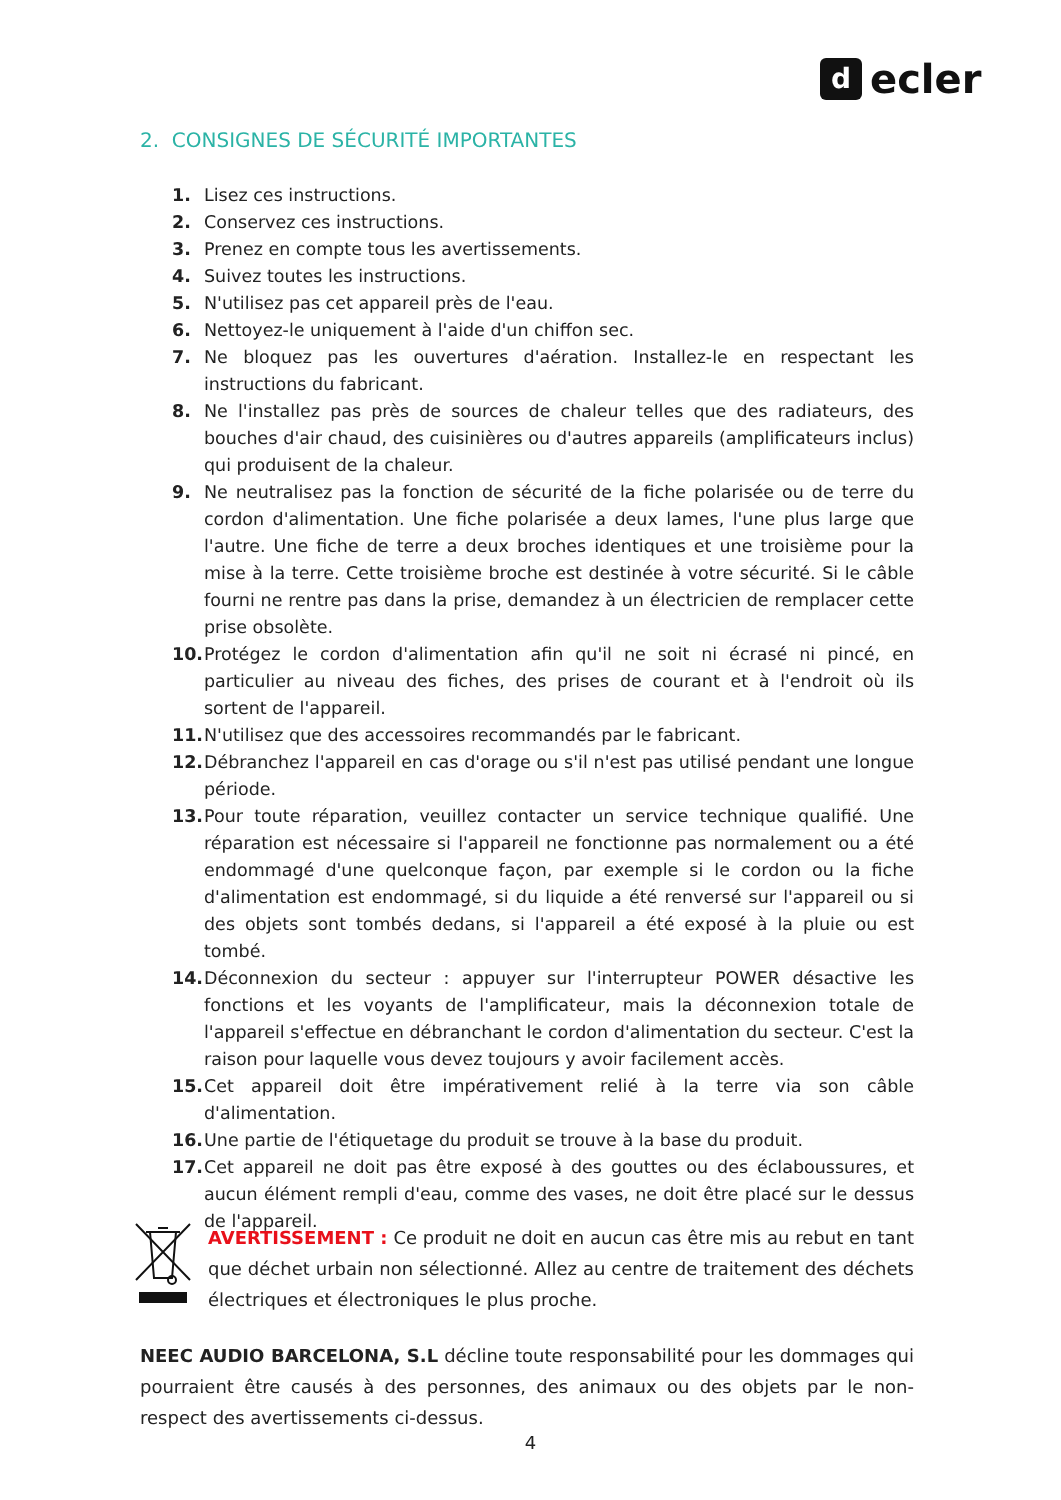decler
2. CONSIGNES DE SÉCURITÉ IMPORTANTES
1. Lisez ces instructions.
2. Conservez ces instructions.
3. Prenez en compte tous les avertissements.
4. Suivez toutes les instructions.
5. N'utilisez pas cet appareil près de l'eau.
6. Nettoyez-le uniquement à l'aide d'un chiffon sec.
7. Ne bloquez pas les ouvertures d'aération. Installez-le en respectant les instructions du fabricant.
8. Ne l'installez pas près de sources de chaleur telles que des radiateurs, des bouches d'air chaud, des cuisinières ou d'autres appareils (amplificateurs inclus) qui produisent de la chaleur.
9. Ne neutralisez pas la fonction de sécurité de la fiche polarisée ou de terre du cordon d'alimentation. Une fiche polarisée a deux lames, l'une plus large que l'autre. Une fiche de terre a deux broches identiques et une troisième pour la mise à la terre. Cette troisième broche est destinée à votre sécurité. Si le câble fourni ne rentre pas dans la prise, demandez à un électricien de remplacer cette prise obsolète.
10. Protégez le cordon d'alimentation afin qu'il ne soit ni écrasé ni pincé, en particulier au niveau des fiches, des prises de courant et à l'endroit où ils sortent de l'appareil.
11. N'utilisez que des accessoires recommandés par le fabricant.
12. Débranchez l'appareil en cas d'orage ou s'il n'est pas utilisé pendant une longue période.
13. Pour toute réparation, veuillez contacter un service technique qualifié. Une réparation est nécessaire si l'appareil ne fonctionne pas normalement ou a été endommagé d'une quelconque façon, par exemple si le cordon ou la fiche d'alimentation est endommagé, si du liquide a été renversé sur l'appareil ou si des objets sont tombés dedans, si l'appareil a été exposé à la pluie ou est tombé.
14. Déconnexion du secteur : appuyer sur l'interrupteur POWER désactive les fonctions et les voyants de l'amplificateur, mais la déconnexion totale de l'appareil s'effectue en débranchant le cordon d'alimentation du secteur. C'est la raison pour laquelle vous devez toujours y avoir facilement accès.
15. Cet appareil doit être impérativement relié à la terre via son câble d'alimentation.
16. Une partie de l'étiquetage du produit se trouve à la base du produit.
17. Cet appareil ne doit pas être exposé à des gouttes ou des éclaboussures, et aucun élément rempli d'eau, comme des vases, ne doit être placé sur le dessus de l'appareil.
AVERTISSEMENT : Ce produit ne doit en aucun cas être mis au rebut en tant que déchet urbain non sélectionné. Allez au centre de traitement des déchets électriques et électroniques le plus proche.
NEEC AUDIO BARCELONA, S.L décline toute responsabilité pour les dommages qui pourraient être causés à des personnes, des animaux ou des objets par le non-respect des avertissements ci-dessus.
4